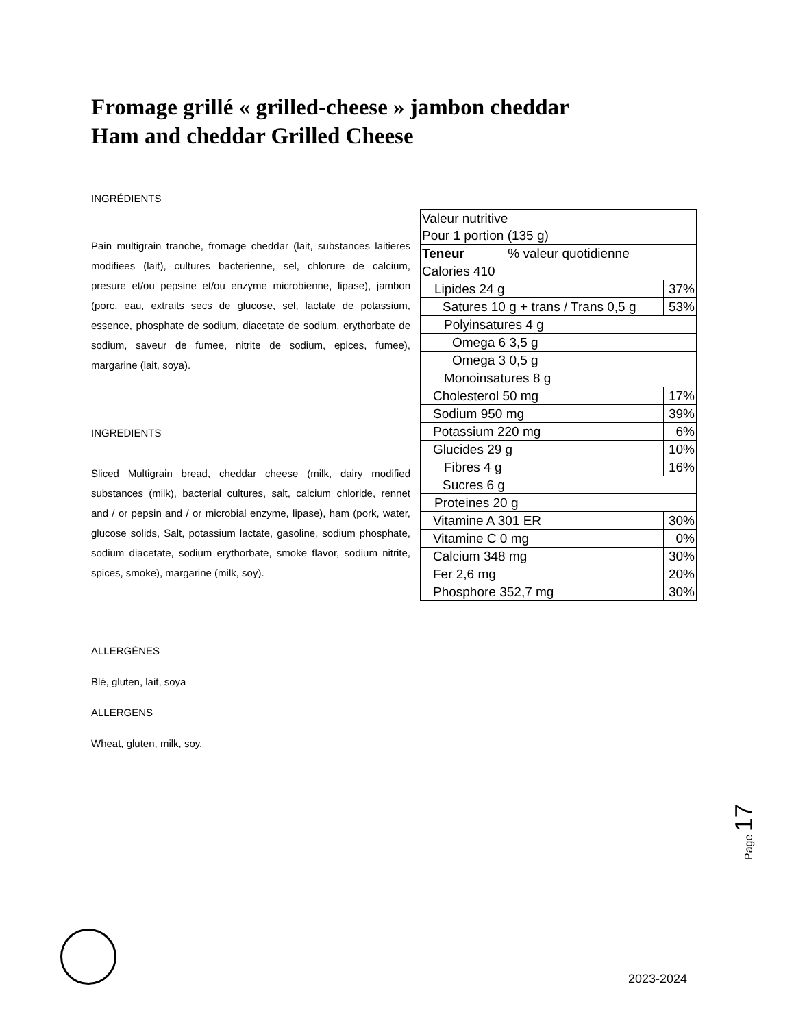Fromage grillé « grilled-cheese » jambon cheddar
Ham and cheddar Grilled Cheese
INGRÉDIENTS
Pain multigrain tranche, fromage cheddar (lait, substances laitieres modifiees (lait), cultures bacterienne, sel, chlorure de calcium, presure et/ou pepsine et/ou enzyme microbienne, lipase), jambon (porc, eau, extraits secs de glucose, sel, lactate de potassium, essence, phosphate de sodium, diacetate de sodium, erythorbate de sodium, saveur de fumee, nitrite de sodium, epices, fumee), margarine (lait, soya).
INGREDIENTS
Sliced Multigrain bread, cheddar cheese (milk, dairy modified substances (milk), bacterial cultures, salt, calcium chloride, rennet and / or pepsin and / or microbial enzyme, lipase), ham (pork, water, glucose solids, Salt, potassium lactate, gasoline, sodium phosphate, sodium diacetate, sodium erythorbate, smoke flavor, sodium nitrite, spices, smoke), margarine (milk, soy).
ALLERGÈNES
Blé, gluten, lait, soya
ALLERGENS
Wheat, gluten, milk, soy.
| Valeur nutritive Pour 1 portion (135 g) | |
| Teneur % valeur quotidienne | |
| Calories 410 | |
| Lipides 24 g | 37% |
| Satures 10 g + trans / Trans 0,5 g | 53% |
| Polyinsatures 4 g | |
| Omega 6 3,5 g | |
| Omega 3 0,5 g | |
| Monoinsatures 8 g | |
| Cholesterol 50 mg | 17% |
| Sodium 950 mg | 39% |
| Potassium 220 mg | 6% |
| Glucides 29 g | 10% |
| Fibres 4 g | 16% |
| Sucres 6 g | |
| Proteines 20 g | |
| Vitamine A 301 ER | 30% |
| Vitamine C 0 mg | 0% |
| Calcium 348 mg | 30% |
| Fer 2,6 mg | 20% |
| Phosphore 352,7 mg | 30% |
Page 17
2023-2024